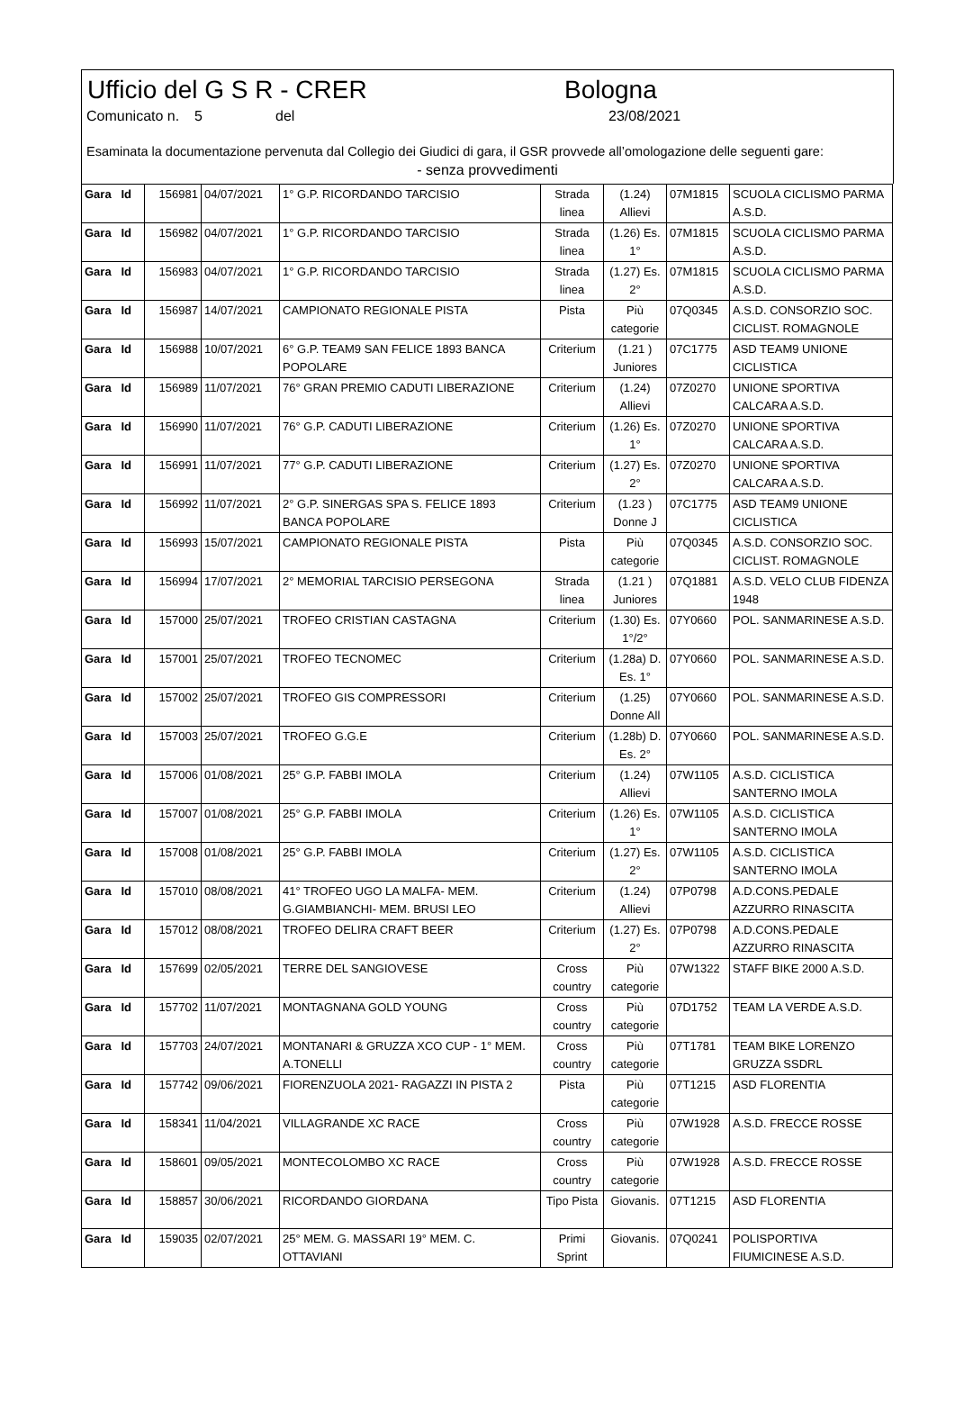Ufficio del G S R - CRER Bologna
Comunicato n.
5 del 23/08/2021
Esaminata la documentazione pervenuta dal Collegio dei Giudici di gara, il GSR provvede all’omologazione delle seguenti gare:
- senza provvedimenti
| Gara Id | 156981 | 04/07/2021 | 1° G.P. RICORDANDO TARCISIO | Strada linea | (1.24) Allievi | 07M1815 | SCUOLA CICLISMO PARMA A.S.D. |
| Gara Id | 156982 | 04/07/2021 | 1° G.P. RICORDANDO TARCISIO | Strada linea | (1.26) Es. 1° | 07M1815 | SCUOLA CICLISMO PARMA A.S.D. |
| Gara Id | 156983 | 04/07/2021 | 1° G.P. RICORDANDO TARCISIO | Strada linea | (1.27) Es. 2° | 07M1815 | SCUOLA CICLISMO PARMA A.S.D. |
| Gara Id | 156987 | 14/07/2021 | CAMPIONATO REGIONALE PISTA | Pista | Più categorie | 07Q0345 | A.S.D. CONSORZIO SOC. CICLIST. ROMAGNOLE |
| Gara Id | 156988 | 10/07/2021 | 6° G.P. TEAM9 SAN FELICE 1893 BANCA POPOLARE | Criterium | (1.21 ) Juniores | 07C1775 | ASD TEAM9 UNIONE CICLISTICA |
| Gara Id | 156989 | 11/07/2021 | 76° GRAN PREMIO CADUTI LIBERAZIONE | Criterium | (1.24) Allievi | 07Z0270 | UNIONE SPORTIVA CALCARA A.S.D. |
| Gara Id | 156990 | 11/07/2021 | 76° G.P. CADUTI LIBERAZIONE | Criterium | (1.26) Es. 1° | 07Z0270 | UNIONE SPORTIVA CALCARA A.S.D. |
| Gara Id | 156991 | 11/07/2021 | 77° G.P. CADUTI LIBERAZIONE | Criterium | (1.27) Es. 2° | 07Z0270 | UNIONE SPORTIVA CALCARA A.S.D. |
| Gara Id | 156992 | 11/07/2021 | 2° G.P. SINERGAS SPA S. FELICE 1893 BANCA POPOLARE | Criterium | (1.23 ) Donne J | 07C1775 | ASD TEAM9 UNIONE CICLISTICA |
| Gara Id | 156993 | 15/07/2021 | CAMPIONATO REGIONALE PISTA | Pista | Più categorie | 07Q0345 | A.S.D. CONSORZIO SOC. CICLIST. ROMAGNOLE |
| Gara Id | 156994 | 17/07/2021 | 2° MEMORIAL TARCISIO PERSEGONA | Strada linea | (1.21 ) Juniores | 07Q1881 | A.S.D. VELO CLUB FIDENZA 1948 |
| Gara Id | 157000 | 25/07/2021 | TROFEO CRISTIAN CASTAGNA | Criterium | (1.30) Es. 1°/2° | 07Y0660 | POL. SANMARINESE A.S.D. |
| Gara Id | 157001 | 25/07/2021 | TROFEO TECNOMEC | Criterium | (1.28a) D. Es. 1° | 07Y0660 | POL. SANMARINESE A.S.D. |
| Gara Id | 157002 | 25/07/2021 | TROFEO GIS COMPRESSORI | Criterium | (1.25) Donne All | 07Y0660 | POL. SANMARINESE A.S.D. |
| Gara Id | 157003 | 25/07/2021 | TROFEO G.G.E | Criterium | (1.28b) D. Es. 2° | 07Y0660 | POL. SANMARINESE A.S.D. |
| Gara Id | 157006 | 01/08/2021 | 25° G.P. FABBI IMOLA | Criterium | (1.24) Allievi | 07W1105 | A.S.D. CICLISTICA SANTERNO IMOLA |
| Gara Id | 157007 | 01/08/2021 | 25° G.P. FABBI IMOLA | Criterium | (1.26) Es. 1° | 07W1105 | A.S.D. CICLISTICA SANTERNO IMOLA |
| Gara Id | 157008 | 01/08/2021 | 25° G.P. FABBI IMOLA | Criterium | (1.27) Es. 2° | 07W1105 | A.S.D. CICLISTICA SANTERNO IMOLA |
| Gara Id | 157010 | 08/08/2021 | 41° TROFEO UGO LA MALFA- MEM. G.GIAMBIANCHI- MEM. BRUSI LEO | Criterium | (1.24) Allievi | 07P0798 | A.D.CONS.PEDALE AZZURRO RINASCITA |
| Gara Id | 157012 | 08/08/2021 | TROFEO DELIRA CRAFT BEER | Criterium | (1.27) Es. 2° | 07P0798 | A.D.CONS.PEDALE AZZURRO RINASCITA |
| Gara Id | 157699 | 02/05/2021 | TERRE DEL SANGIOVESE | Cross country | Più categorie | 07W1322 | STAFF BIKE 2000 A.S.D. |
| Gara Id | 157702 | 11/07/2021 | MONTAGNANA GOLD YOUNG | Cross country | Più categorie | 07D1752 | TEAM LA VERDE A.S.D. |
| Gara Id | 157703 | 24/07/2021 | MONTANARI & GRUZZA XCO CUP - 1° MEM. A.TONELLI | Cross country | Più categorie | 07T1781 | TEAM BIKE LORENZO GRUZZA SSDRL |
| Gara Id | 157742 | 09/06/2021 | FIORENZUOLA 2021- RAGAZZI IN PISTA 2 | Pista | Più categorie | 07T1215 | ASD FLORENTIA |
| Gara Id | 158341 | 11/04/2021 | VILLAGRANDE XC RACE | Cross country | Più categorie | 07W1928 | A.S.D. FRECCE ROSSE |
| Gara Id | 158601 | 09/05/2021 | MONTECOLOMBO XC RACE | Cross country | Più categorie | 07W1928 | A.S.D. FRECCE ROSSE |
| Gara Id | 158857 | 30/06/2021 | RICORDANDO GIORDANA | Tipo Pista | Giovanis. | 07T1215 | ASD FLORENTIA |
| Gara Id | 159035 | 02/07/2021 | 25° MEM. G. MASSARI 19° MEM. C. OTTAVIANI | Primi Sprint | Giovanis. | 07Q0241 | POLISPORTIVA FIUMICINESE A.S.D. |